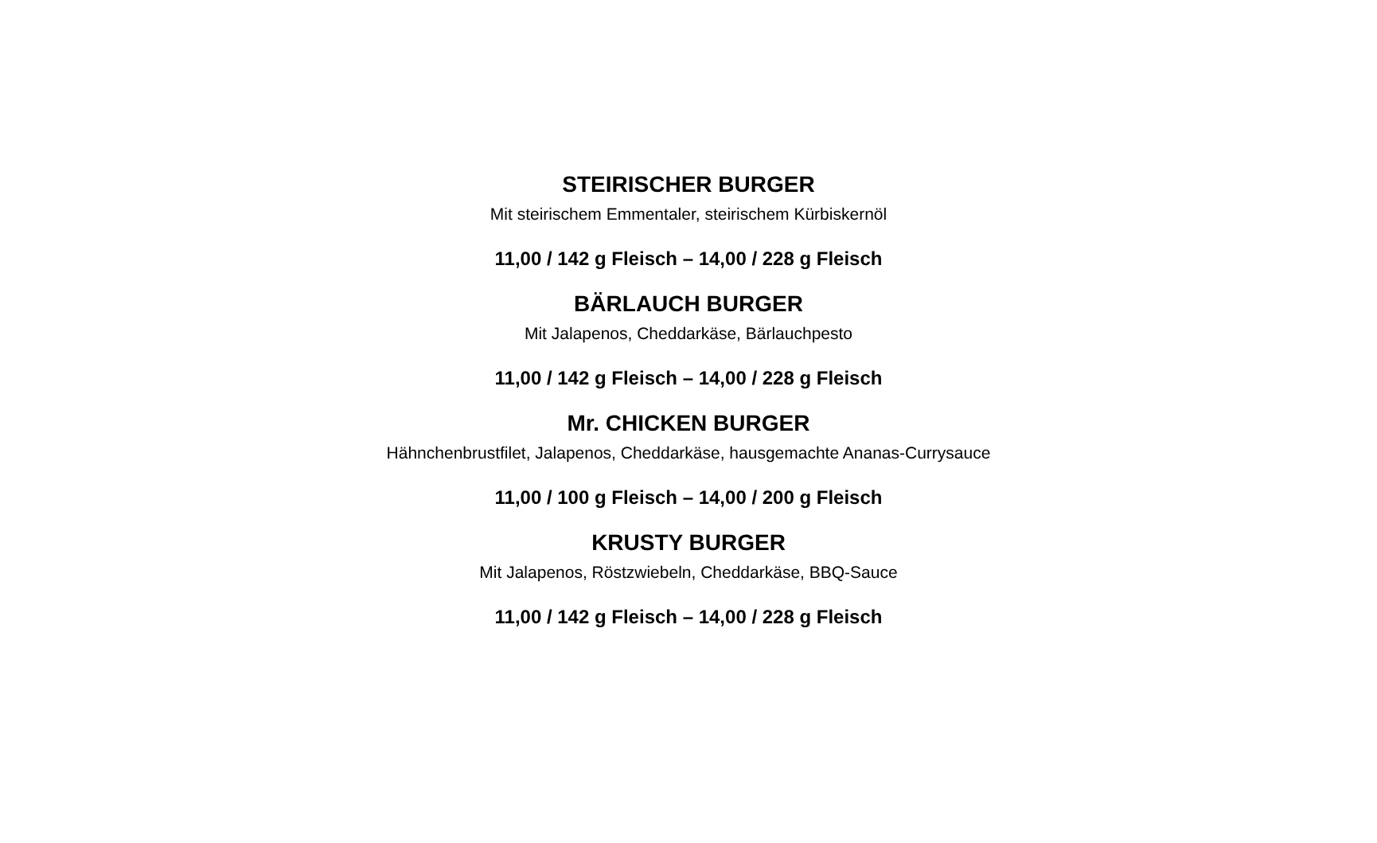STEIRISCHER BURGER
Mit steirischem Emmentaler, steirischem Kürbiskernöl
11,00 / 142 g Fleisch – 14,00 / 228 g Fleisch
BÄRLAUCH BURGER
Mit Jalapenos, Cheddarkäse, Bärlauchpesto
11,00 / 142 g Fleisch – 14,00 / 228 g Fleisch
Mr. CHICKEN BURGER
Hähnchenbrustfilet, Jalapenos, Cheddarkäse, hausgemachte Ananas-Currysauce
11,00 / 100 g Fleisch – 14,00 / 200 g Fleisch
KRUSTY BURGER
Mit Jalapenos, Röstzwiebeln, Cheddarkäse, BBQ-Sauce
11,00 / 142 g Fleisch – 14,00 / 228 g Fleisch